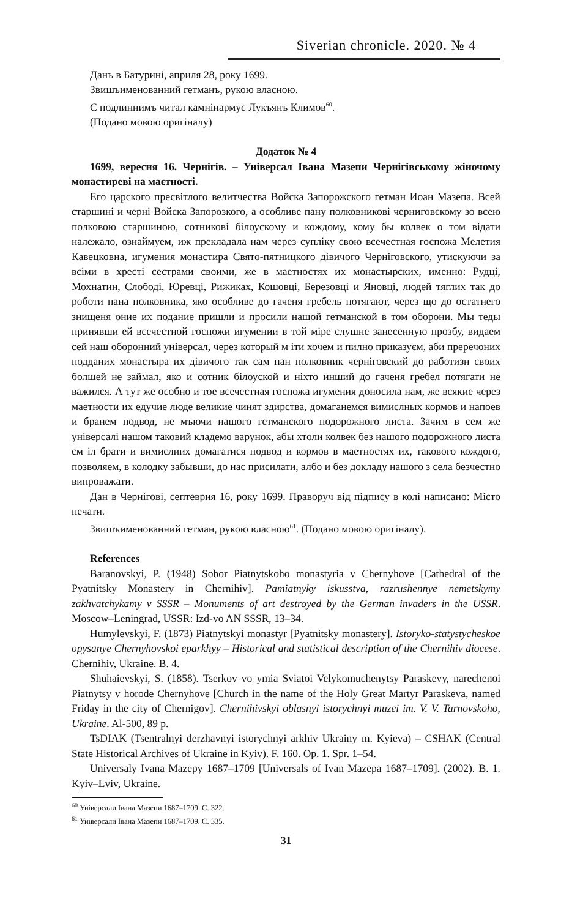Siverian chronicle. 2020. № 4
Данъ в Батурині, априля 28, року 1699.
Звишъименованний гетманъ, рукою власною.
С подлиннимъ читал камнінармус Лукъянъ Климов<sup>60</sup>.
(Подано мовою оригіналу)
Додаток № 4
1699, вересня 16. Чернігів. – Універсал Івана Мазепи Чернігівському жіночому монастиреві на маєтності.
Его царского пресвітлого велитчества Войска Запорожского гетман Иоан Мазепа. Всей старшині и черні Войска Запорозкого, а особливе пану полковникові черниговскому зо всею полковою старшиною, сотникові білоускому и кождому, кому бы колвек о том відати належало, ознаймуем, иж прекладала нам через супліку свою всечестная госпожа Мелетия Кавецковна, игумения монастира Свято-пятницкого дівичого Черніговского, утискуючи за всіми в хресті сестрами своими, же в маетностях их монастырских, именно: Рудці, Мохнатин, Слободі, Юревці, Рижиках, Кошовці, Березовці и Яновці, людей тяглих так до роботи пана полковника, яко особливе до гаченя гребель потягают, через що до остатнего знищеня оние их подание пришли и просили нашой гетманской в том оборони. Мы теды принявши ей всечестной госпожи игумении в той міре слушне занесенную прозбу, видаем сей наш оборонний універсал, через который м іти хочем и пилно приказуєм, аби преречоних подданих монастыра их дівичого так сам пан полковник черніговский до работизн своих болшей не займал, яко и сотник білоуской и ніхто инший до гаченя гребел потягати не важился. А тут же особно и тое всечестная госпожа игумения доносила нам, же всякие через маетности их едучие люде великие чинят здирства, домаганемся вимислных кормов и напоев и бранем подвод, не мъючи нашого гетманского подорожного листа. Зачим в сем же універсалі нашом таковий кладемо варунок, абы хтоли колвек без нашого подорожного листа см іл брати и вимислиих домагатися подвод и кормов в маетностях их, такового кождого, позволяем, в колодку забывши, до нас присилати, албо и без докладу нашого з села безчестно випроважати.
Дан в Чернігові, септеврия 16, року 1699. Праворуч від підпису в колі написано: Місто печати.
Звишъименованний гетман, рукою власною<sup>61</sup>. (Подано мовою оригіналу).
References
Baranovskyi, P. (1948) Sobor Piatnytskoho monastyria v Chernyhove [Cathedral of the Pyatnitsky Monastery in Chernihiv]. Pamiatnyky iskusstva, razrushennye nemetskymy zakhvatchykamy v SSSR – Monuments of art destroyed by the German invaders in the USSR. Moscow–Leningrad, USSR: Izd-vo AN SSSR, 13–34.
Humylevskyi, F. (1873) Piatnytskyi monastyr [Pyatnitsky monastery]. Istoryko-statystycheskoe opysanye Chernyhovskoi eparkhyy – Historical and statistical description of the Chernihiv diocese. Chernihiv, Ukraine. B. 4.
Shuhaievskyi, S. (1858). Tserkov vo ymia Sviatoi Velykomuchenytsy Paraskevy, narechenoi Piatnytsy v horode Chernyhove [Church in the name of the Holy Great Martyr Paraskeva, named Friday in the city of Chernigov]. Chernihivskyi oblasnyi istorychnyi muzei im. V. V. Tarnovskoho, Ukraine. Al-500, 89 p.
TsDIAK (Tsentralnyi derzhavnyi istorychnyi arkhiv Ukrainy m. Kyieva) – CSHAK (Central State Historical Archives of Ukraine in Kyiv). F. 160. Op. 1. Spr. 1–54.
Universaly Ivana Mazepy 1687–1709 [Universals of Ivan Mazepa 1687–1709]. (2002). B. 1. Kyiv–Lviv, Ukraine.
<sup>60</sup> Універсали Івана Мазепи 1687–1709. С. 322.
<sup>61</sup> Універсали Івана Мазепи 1687–1709. С. 335.
31